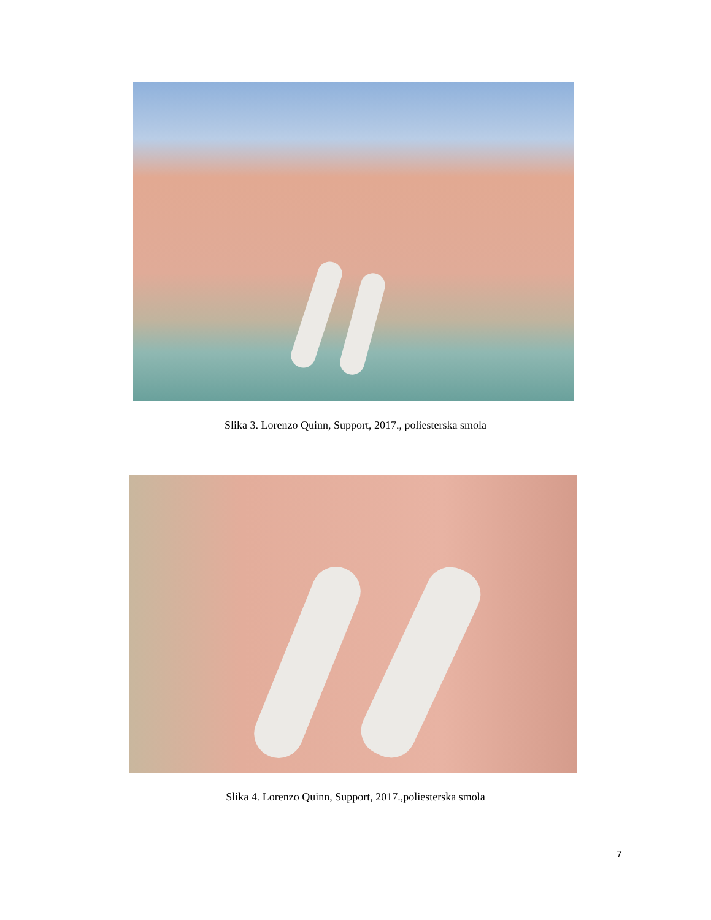Slika 3. Lorenzo Quinn, Support, 2017., poliesterska smola
Slika 4. Lorenzo Quinn, Support, 2017.,poliesterska smola
7